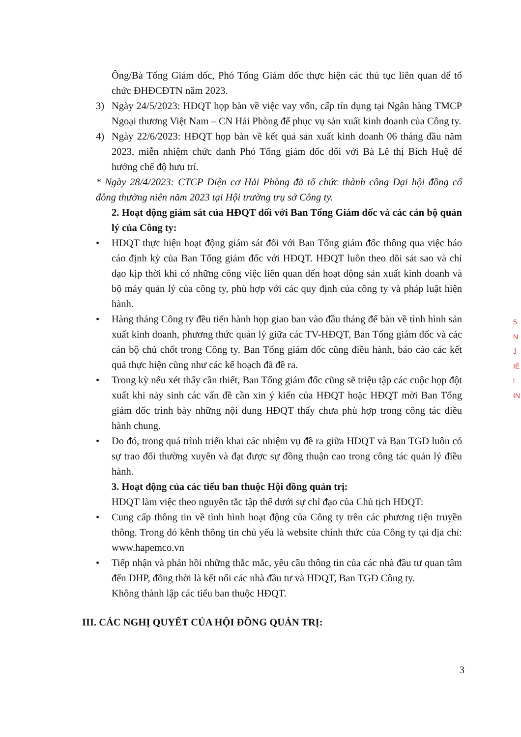Ông/Bà Tổng Giám đốc, Phó Tổng Giám đốc thực hiện các thủ tục liên quan để tổ chức ĐHĐCĐTN năm 2023.
3) Ngày 24/5/2023: HĐQT họp bàn về việc vay vốn, cấp tín dụng tại Ngân hàng TMCP Ngoại thương Việt Nam – CN Hải Phòng để phục vụ sản xuất kinh doanh của Công ty.
4) Ngày 22/6/2023: HĐQT họp bàn về kết quả sản xuất kinh doanh 06 tháng đầu năm 2023, miễn nhiệm chức danh Phó Tổng giám đốc đối với Bà Lê thị Bích Huệ để hưởng chế độ hưu trí.
* Ngày 28/4/2023: CTCP Điện cơ Hải Phòng đã tổ chức thành công Đại hội đồng cổ đông thường niên năm 2023 tại Hội trường trụ sở Công ty.
2. Hoạt động giám sát của HĐQT đối với Ban Tổng Giám đốc và các cán bộ quản lý của Công ty:
• HĐQT thực hiện hoạt động giám sát đối với Ban Tổng giám đốc thông qua việc báo cáo định kỳ của Ban Tổng giám đốc với HĐQT. HĐQT luôn theo dõi sát sao và chỉ đạo kịp thời khi có những công việc liên quan đến hoạt động sản xuất kinh doanh và bộ máy quản lý của công ty, phù hợp với các quy định của công ty và pháp luật hiện hành.
• Hàng tháng Công ty đều tiến hành họp giao ban vào đầu tháng để bàn về tình hình sản xuất kinh doanh, phương thức quản lý giữa các TV-HĐQT, Ban Tổng giám đốc và các cán bộ chủ chốt trong Công ty. Ban Tổng giám đốc cũng điều hành, báo cáo các kết quả thực hiện cũng như các kế hoạch đã đề ra.
• Trong kỳ nếu xét thấy cần thiết, Ban Tổng giám đốc cũng sẽ triệu tập các cuộc họp đột xuất khi nảy sinh các vấn đề cần xin ý kiến của HĐQT hoặc HĐQT mời Ban Tổng giám đốc trình bày những nội dung HĐQT thấy chưa phù hợp trong công tác điều hành chung.
• Do đó, trong quá trình triển khai các nhiệm vụ đề ra giữa HĐQT và Ban TGĐ luôn có sự trao đổi thường xuyên và đạt được sự đồng thuận cao trong công tác quản lý điều hành.
3. Hoạt động của các tiểu ban thuộc Hội đồng quản trị:
HĐQT làm việc theo nguyên tắc tập thể dưới sự chỉ đạo của Chủ tịch HĐQT:
• Cung cấp thông tin về tình hình hoạt động của Công ty trên các phương tiện truyền thông. Trong đó kênh thông tin chủ yếu là website chính thức của Công ty tại địa chỉ: www.hapemco.vn
• Tiếp nhận và phản hồi những thắc mắc, yêu cầu thông tin của các nhà đầu tư quan tâm đến DHP, đồng thời là kết nối các nhà đầu tư và HĐQT, Ban TGĐ Công ty.
Không thành lập các tiểu ban thuộc HĐQT.
III. CÁC NGHỊ QUYẾT CỦA HỘI ĐỒNG QUẢN TRỊ:
3
5
N
Ĵ
IÊ
l
IN